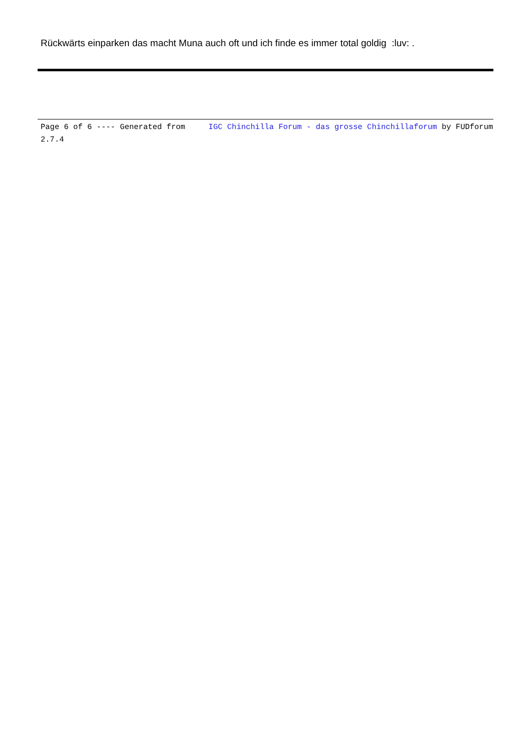Rückwärts einparken das macht Muna auch oft und ich finde es immer total goldig :luv: .
Page 6 of 6 ---- Generated from IGC Chinchilla Forum - das grosse Chinchillaforum by FUDforum 2.7.4